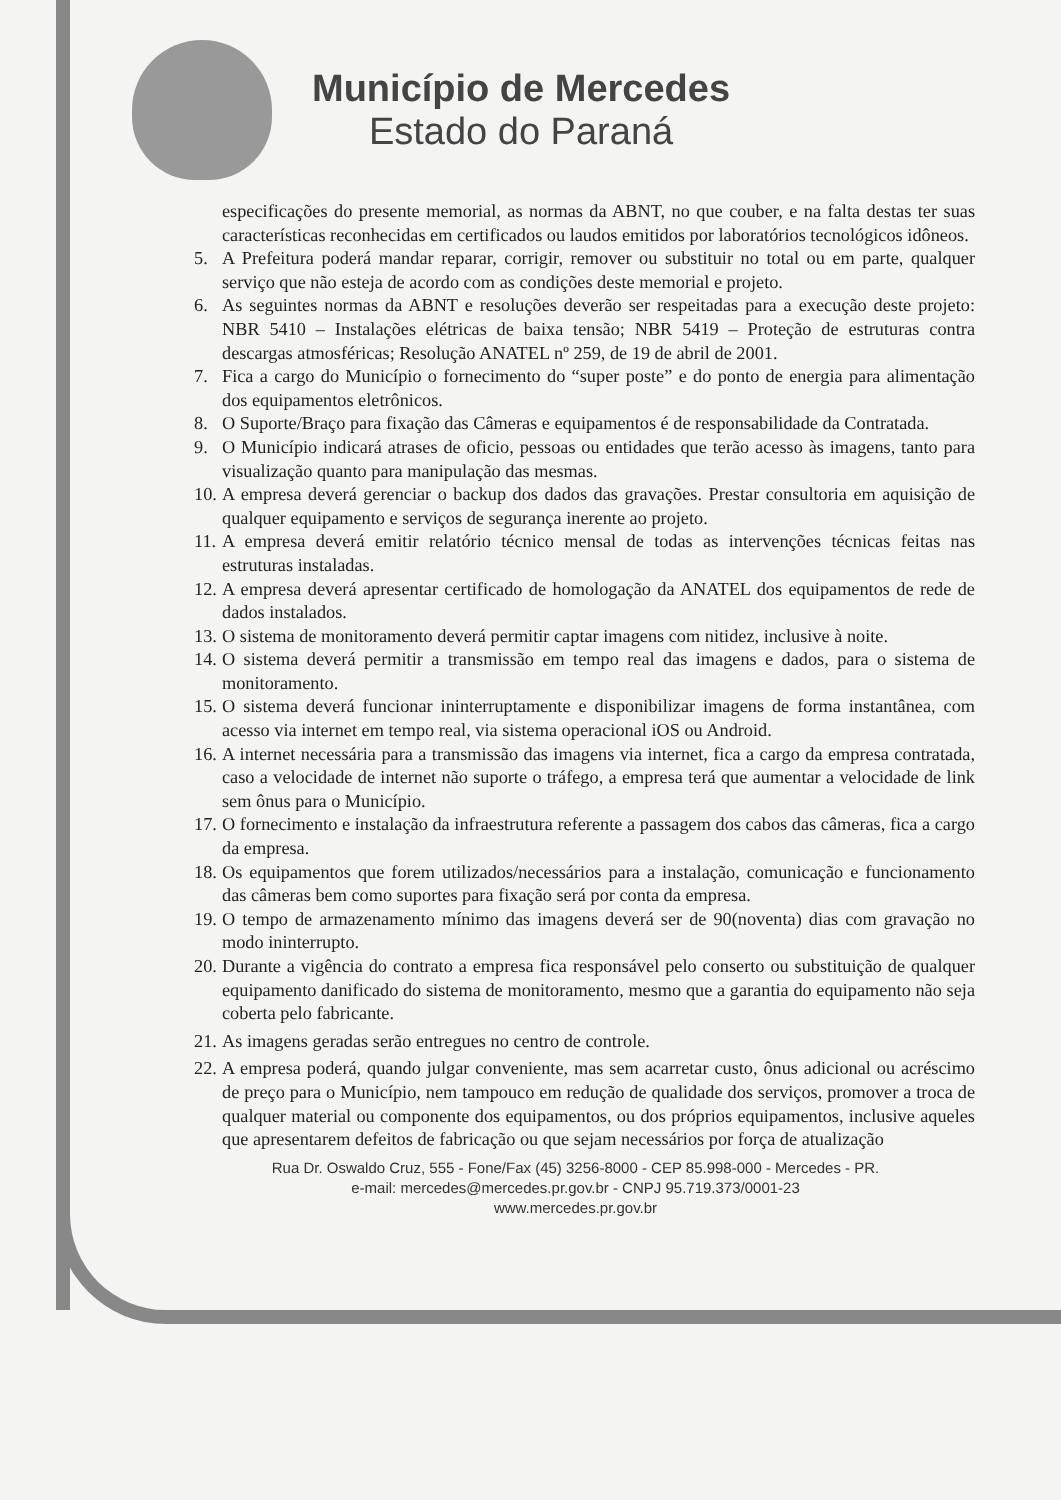Município de Mercedes
Estado do Paraná
especificações do presente memorial, as normas da ABNT, no que couber, e na falta destas ter suas características reconhecidas em certificados ou laudos emitidos por laboratórios tecnológicos idôneos.
5. A Prefeitura poderá mandar reparar, corrigir, remover ou substituir no total ou em parte, qualquer serviço que não esteja de acordo com as condições deste memorial e projeto.
6. As seguintes normas da ABNT e resoluções deverão ser respeitadas para a execução deste projeto: NBR 5410 – Instalações elétricas de baixa tensão; NBR 5419 – Proteção de estruturas contra descargas atmosféricas; Resolução ANATEL nº 259, de 19 de abril de 2001.
7. Fica a cargo do Município o fornecimento do “super poste” e do ponto de energia para alimentação dos equipamentos eletrônicos.
8. O Suporte/Braço para fixação das Câmeras e equipamentos é de responsabilidade da Contratada.
9. O Município indicará atrases de oficio, pessoas ou entidades que terão acesso às imagens, tanto para visualização quanto para manipulação das mesmas.
10.
A empresa deverá gerenciar o backup dos dados das gravações. Prestar consultoria em aquisição de qualquer equipamento e serviços de segurança inerente ao projeto.
11.
A empresa deverá emitir relatório técnico mensal de todas as intervenções técnicas feitas nas estruturas instaladas.
12.
A empresa deverá apresentar certificado de homologação da ANATEL dos equipamentos de rede de dados instalados.
13.
O sistema de monitoramento deverá permitir captar imagens com nitidez, inclusive à noite.
14.
O sistema deverá permitir a transmissão em tempo real das imagens e dados, para o sistema de monitoramento.
15.
O sistema deverá funcionar ininterruptamente e disponibilizar imagens de forma instantânea, com acesso via internet em tempo real, via sistema operacional iOS ou Android.
16.
A internet necessária para a transmissão das imagens via internet, fica a cargo da empresa contratada, caso a velocidade de internet não suporte o tráfego, a empresa terá que aumentar a velocidade de link sem ônus para o Município.
17.
O fornecimento e instalação da infraestrutura referente a passagem dos cabos das câmeras, fica a cargo da empresa.
18.
Os equipamentos que forem utilizados/necessários para a instalação, comunicação e funcionamento das câmeras bem como suportes para fixação será por conta da empresa.
19.
O tempo de armazenamento mínimo das imagens deverá ser de 90(noventa) dias com gravação no modo ininterrupto.
20.
Durante a vigência do contrato a empresa fica responsável pelo conserto ou substituição de qualquer equipamento danificado do sistema de monitoramento, mesmo que a garantia do equipamento não seja coberta pelo fabricante.
21.
As imagens geradas serão entregues no centro de controle.
22.
A empresa poderá, quando julgar conveniente, mas sem acarretar custo, ônus adicional ou acréscimo de preço para o Município, nem tampouco em redução de qualidade dos serviços, promover a troca de qualquer material ou componente dos equipamentos, ou dos próprios equipamentos, inclusive aqueles que apresentarem defeitos de fabricação ou que sejam necessários por força de atualização
Rua Dr. Oswaldo Cruz, 555 - Fone/Fax (45) 3256-8000 - CEP 85.998-000 - Mercedes - PR.
e-mail: mercedes@mercedes.pr.gov.br - CNPJ 95.719.373/0001-23
www.mercedes.pr.gov.br